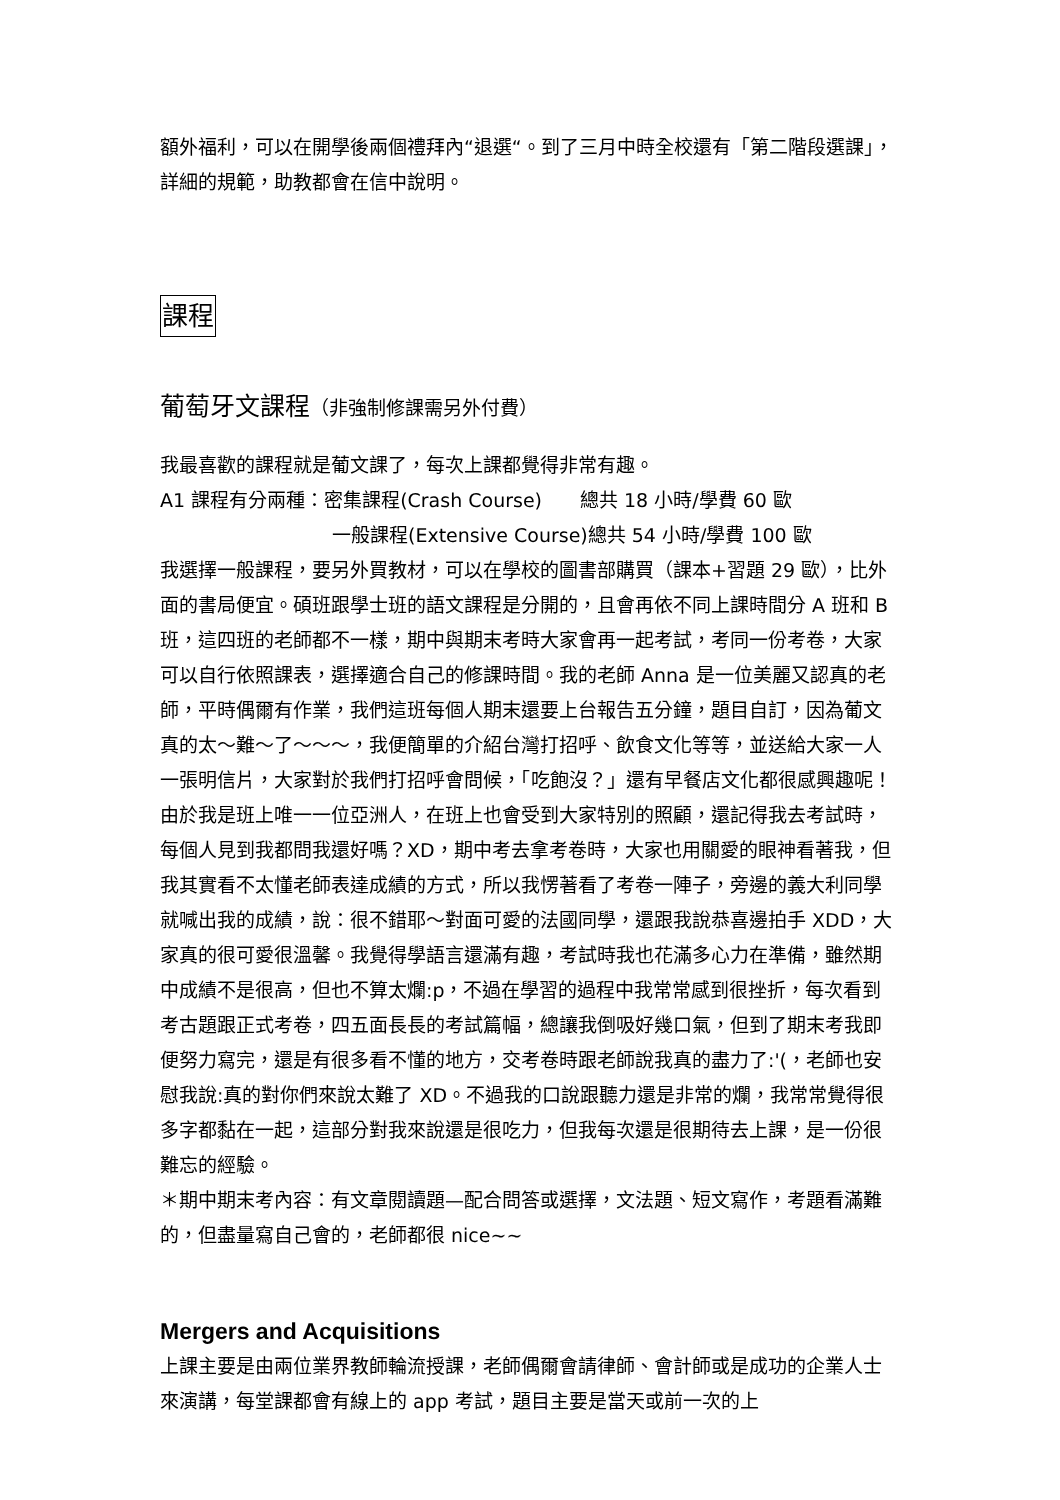額外福利，可以在開學後兩個禮拜內“退選“。到了三月中時全校還有「第二階段選課」，詳細的規範，助教都會在信中說明。
課程
葡萄牙文課程（非強制修課需另外付費）
我最喜歡的課程就是葡文課了，每次上課都覺得非常有趣。
A1 課程有分兩種：密集課程(Crash Course)　　總共 18 小時/學費 60 歐
一般課程(Extensive Course)總共 54 小時/學費 100 歐
我選擇一般課程，要另外買教材，可以在學校的圖書部購買（課本+習題 29 歐），比外面的書局便宜。碩班跟學士班的語文課程是分開的，且會再依不同上課時間分 A 班和 B 班，這四班的老師都不一樣，期中與期末考時大家會再一起考試，考同一份考卷，大家可以自行依照課表，選擇適合自己的修課時間。我的老師 Anna 是一位美麗又認真的老師，平時偶爾有作業，我們這班每個人期末還要上台報告五分鐘，題目自訂，因為葡文真的太～難～了～～～，我便簡單的介紹台灣打招呼、飲食文化等等，並送給大家一人一張明信片，大家對於我們打招呼會問候，「吃飽沒？」還有早餐店文化都很感興趣呢！由於我是班上唯一一位亞洲人，在班上也會受到大家特別的照顧，還記得我去考試時，每個人見到我都問我還好嗎？XD，期中考去拿考卷時，大家也用關愛的眼神看著我，但我其實看不太懂老師表達成績的方式，所以我愣著看了考卷一陣子，旁邊的義大利同學就喊出我的成績，說：很不錯耶～對面可愛的法國同學，還跟我說恭喜邊拍手 XDD，大家真的很可愛很溫馨。我覺得學語言還滿有趣，考試時我也花滿多心力在準備，雖然期中成績不是很高，但也不算太爛:p，不過在學習的過程中我常常感到很挫折，每次看到考古題跟正式考卷，四五面長長的考試篇幅，總讓我倒吸好幾口氣，但到了期末考我即便努力寫完，還是有很多看不懂的地方，交考卷時跟老師說我真的盡力了:'(，老師也安慰我說:真的對你們來說太難了 XD。不過我的口說跟聽力還是非常的爛，我常常覺得很多字都黏在一起，這部分對我來說還是很吃力，但我每次還是很期待去上課，是一份很難忘的經驗。
＊期中期末考內容：有文章閱讀題—配合問答或選擇，文法題、短文寫作，考題看滿難的，但盡量寫自己會的，老師都很 nice~~
Mergers and Acquisitions
上課主要是由兩位業界教師輪流授課，老師偶爾會請律師、會計師或是成功的企業人士來演講，每堂課都會有線上的 app 考試，題目主要是當天或前一次的上